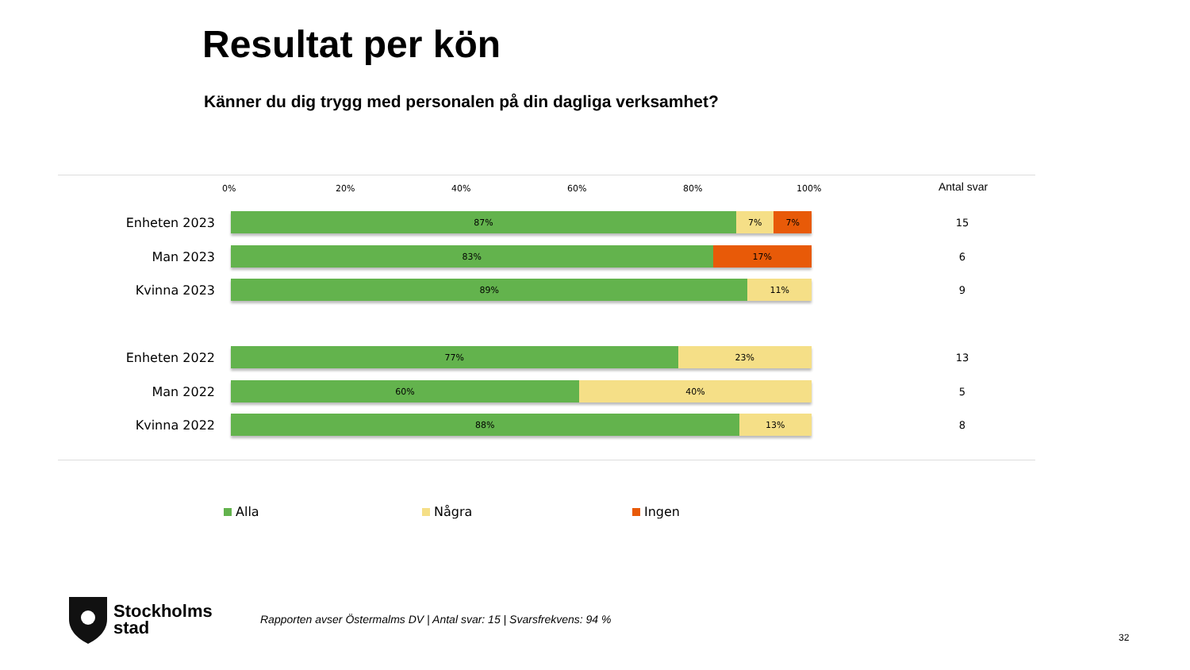Resultat per kön
Känner du dig trygg med personalen på din dagliga verksamhet?
0% 20% 40% 60% 80% 100% Antal svar
Enheten 2023
87% 7% 7%
15
Man 2023
83% 17%
6
Kvinna 2023
89% 11%
9
Enheten 2022
77% 23%
13
Man 2022
60% 40%
5
Kvinna 2022
88% 13%
8
Alla Några Ingen
Stockholms
stad
Rapporten avser Östermalms DV | Antal svar: 15 | Svarsfrekvens: 94 %
32